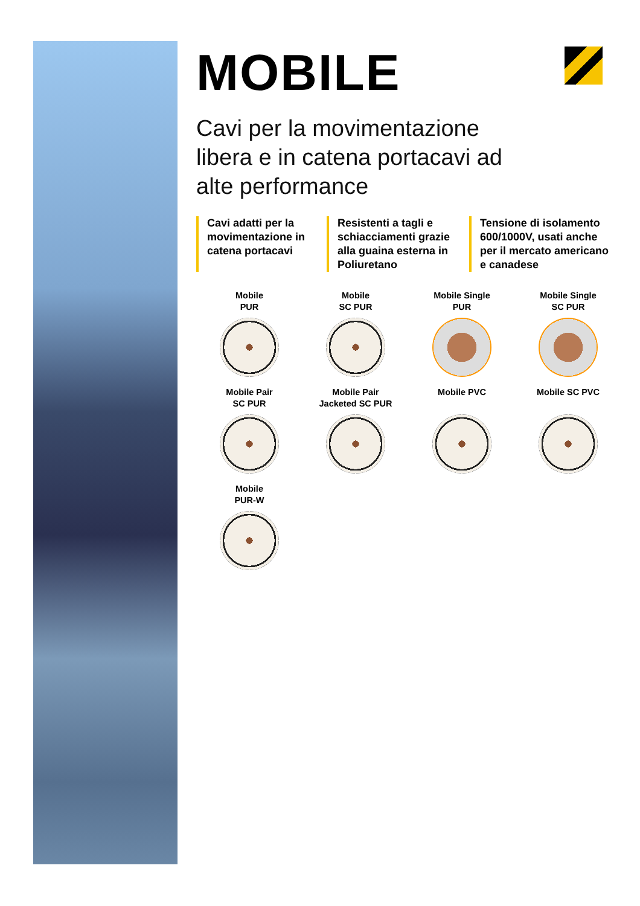MOBILE
Cavi per la movimentazione
libera e in catena portacavi ad
alte performance
Cavi adatti per la movimentazione in catena portacavi
Resistenti a tagli e schiacciamenti grazie alla guaina esterna in Poliuretano
Tensione di isolamento 600/1000V, usati anche per il mercato americano e canadese
Mobile
PUR
Mobile
SC PUR
Mobile Single
PUR
Mobile Single
SC PUR
Mobile Pair
SC PUR
Mobile Pair
Jacketed SC PUR
Mobile PVC
Mobile SC PVC
Mobile
PUR-W